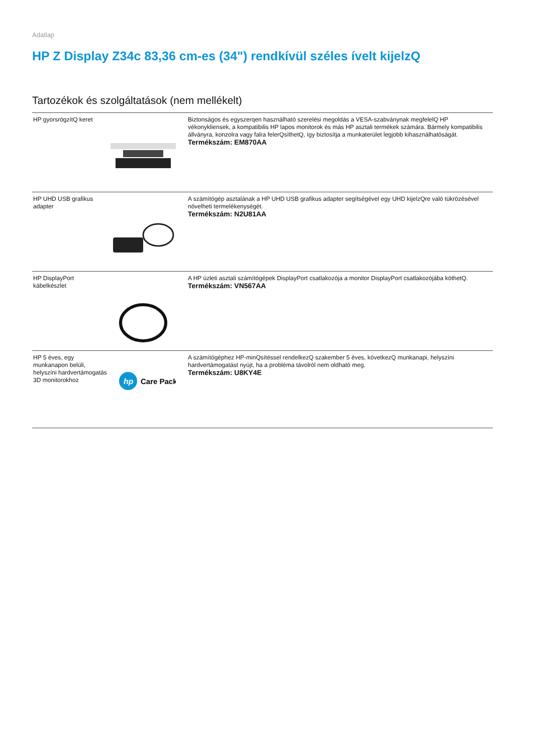Adatlap
HP Z Display Z34c 83,36 cm-es (34") rendkívül széles ívelt kijelzQ
Tartozékok és szolgáltatások (nem mellékelt)
| HP gyorsrögzítQ keret | | Biztonságos és egyszerqen használható szerelési megoldás a VESA-szabványnak megfelelQ HP vékonykliensek, a kompatibilis HP lapos monitorok és más HP asztali termékek számára. Bármely kompatibilis állványra, konzolra vagy falra felerQsíthetQ, így biztosítja a munkaterület legjobb kihasználhatóságát. Termékszám: EM870AA |
| HP UHD USB grafikus adapter | | A számítógép asztalának a HP UHD USB grafikus adapter segítségével egy UHD kijelzQre való tükrözésével növelheti termelékenységét. Termékszám: N2U81AA |
| HP DisplayPort kábelkészlet | | A HP üzleti asztali számítógépek DisplayPort csatlakozója a monitor DisplayPort csatlakozójába köthetQ. Termékszám: VN567AA |
| HP 5 éves, egy munkanapon belüli, helyszíni hardvertámogatás 3D monitorokhoz | hp Care Pack | A számítógéphez HP-minQsítéssel rendelkezQ szakember 5 éves, következQ munkanapi, helyszíni hardvertámogatást nyújt, ha a probléma távolról nem oldható meg. Termékszám: U8KY4E |